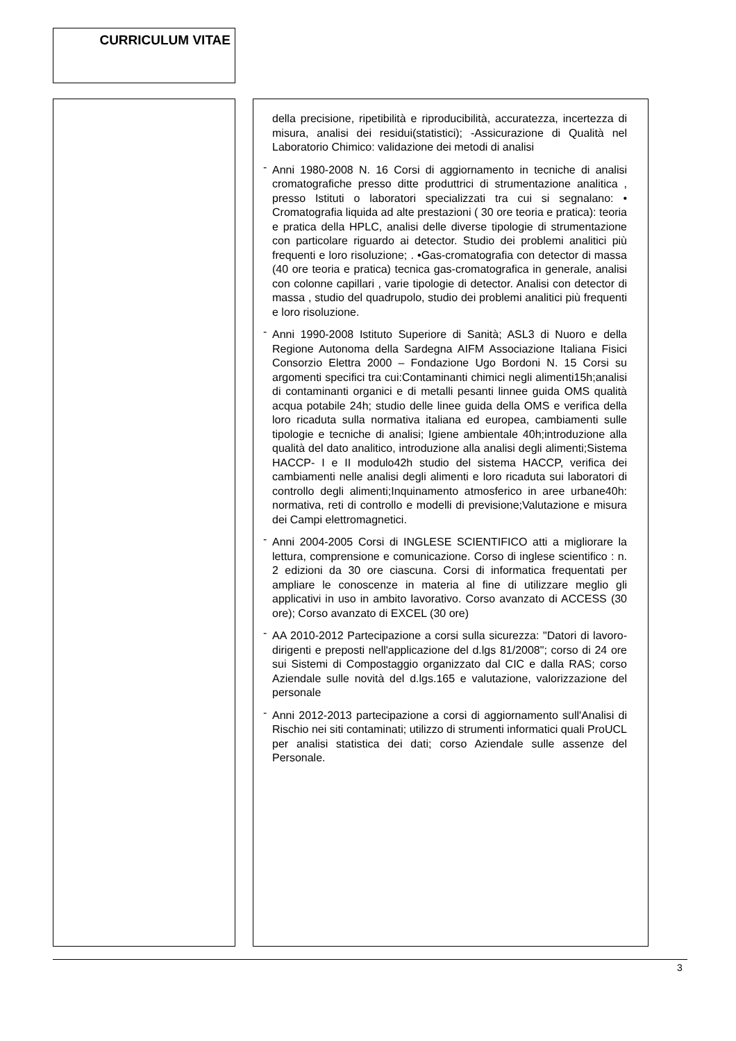CURRICULUM VITAE
della precisione, ripetibilità e riproducibilità, accuratezza, incertezza di misura, analisi dei residui(statistici); -Assicurazione di Qualità nel Laboratorio Chimico: validazione dei metodi di analisi
- Anni 1980-2008 N. 16 Corsi di aggiornamento in tecniche di analisi cromatografiche presso ditte produttrici di strumentazione analitica , presso Istituti o laboratori specializzati tra cui si segnalano: • Cromatografia liquida ad alte prestazioni ( 30 ore teoria e pratica): teoria e pratica della HPLC, analisi delle diverse tipologie di strumentazione con particolare riguardo ai detector. Studio dei problemi analitici più frequenti e loro risoluzione; . •Gas-cromatografia con detector di massa (40 ore teoria e pratica) tecnica gas-cromatografica in generale, analisi con colonne capillari , varie tipologie di detector. Analisi con detector di massa , studio del quadrupolo, studio dei problemi analitici più frequenti e loro risoluzione.
- Anni 1990-2008 Istituto Superiore di Sanità; ASL3 di Nuoro e della Regione Autonoma della Sardegna AIFM Associazione Italiana Fisici Consorzio Elettra 2000 – Fondazione Ugo Bordoni N. 15 Corsi su argomenti specifici tra cui:Contaminanti chimici negli alimenti15h;analisi di contaminanti organici e di metalli pesanti linnee guida OMS qualità acqua potabile 24h; studio delle linee guida della OMS e verifica della loro ricaduta sulla normativa italiana ed europea, cambiamenti sulle tipologie e tecniche di analisi; Igiene ambientale 40h;introduzione alla qualità del dato analitico, introduzione alla analisi degli alimenti;Sistema HACCP- I e II modulo42h studio del sistema HACCP, verifica dei cambiamenti nelle analisi degli alimenti e loro ricaduta sui laboratori di controllo degli alimenti;Inquinamento atmosferico in aree urbane40h: normativa, reti di controllo e modelli di previsione;Valutazione e misura dei Campi elettromagnetici.
- Anni 2004-2005 Corsi di INGLESE SCIENTIFICO atti a migliorare la lettura, comprensione e comunicazione. Corso di inglese scientifico : n. 2 edizioni da 30 ore ciascuna. Corsi di informatica frequentati per ampliare le conoscenze in materia al fine di utilizzare meglio gli applicativi in uso in ambito lavorativo. Corso avanzato di ACCESS (30 ore); Corso avanzato di EXCEL (30 ore)
- AA 2010-2012 Partecipazione a corsi sulla sicurezza: "Datori di lavoro- dirigenti e preposti nell'applicazione del d.lgs 81/2008"; corso di 24 ore sui Sistemi di Compostaggio organizzato dal CIC e dalla RAS; corso Aziendale sulle novità del d.lgs.165 e valutazione, valorizzazione del personale
- Anni 2012-2013 partecipazione a corsi di aggiornamento sull'Analisi di Rischio nei siti contaminati; utilizzo di strumenti informatici quali ProUCL per analisi statistica dei dati; corso Aziendale sulle assenze del Personale.
3